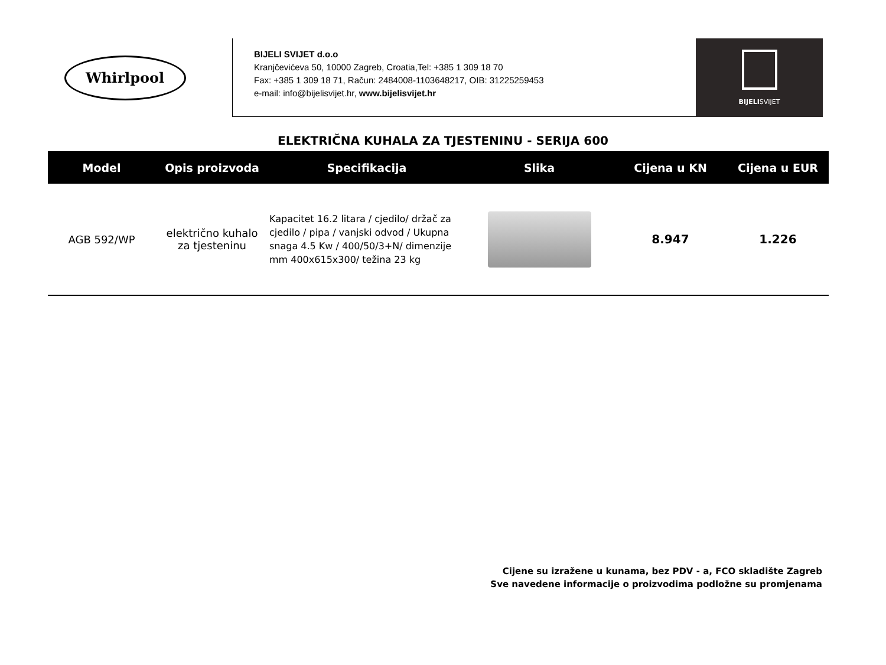Whirlpool
BIJELI SVIJET d.o.o
Kranjčevićeva 50, 10000 Zagreb, Croatia,Tel: +385 1 309 18 70
Fax: +385 1 309 18 71, Račun: 2484008-1103648217, OIB: 31225259453
e-mail: info@bijelisvijet.hr, www.bijelisvijet.hr
BIJELISVIJET
ELEKTRIČNA KUHALA ZA TJESTENINU - SERIJA 600
| Model | Opis proizvoda | Specifikacija | Slika | Cijena u KN | Cijena u EUR |
| --- | --- | --- | --- | --- | --- |
| AGB 592/WP | električno kuhalo za tjesteninu | Kapacitet 16.2 litara / cjedilo/ držač za cjedilo / pipa / vanjski odvod / Ukupna snaga 4.5 Kw / 400/50/3+N/ dimenzije mm 400x615x300/ težina 23 kg | | 8.947 | 1.226 |
Cijene su izražene u kunama, bez PDV - a, FCO skladište Zagreb
Sve navedene informacije o proizvodima podložne su promjenama